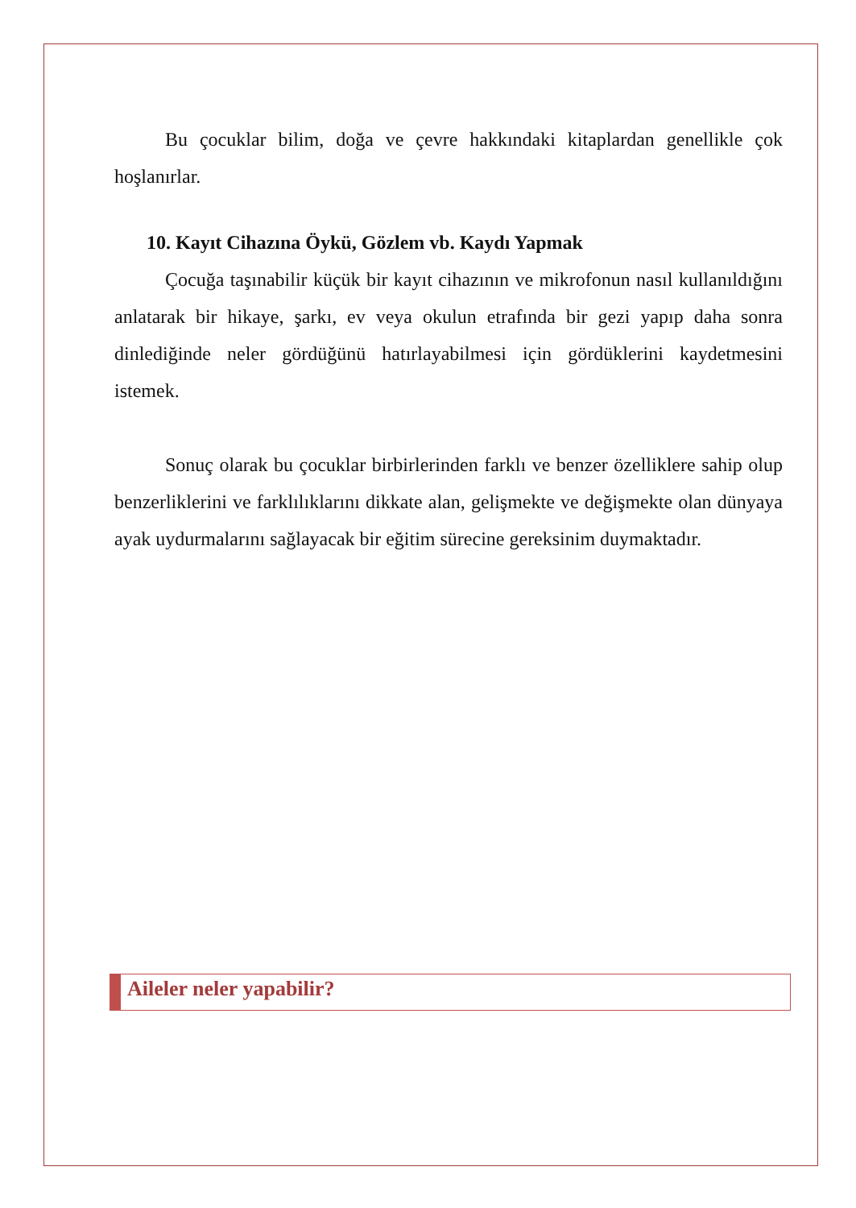Bu çocuklar bilim, doğa ve çevre hakkındaki kitaplardan genellikle çok hoşlanırlar.
10. Kayıt Cihazına Öykü, Gözlem vb. Kaydı Yapmak
Çocuğa taşınabilir küçük bir kayıt cihazının ve mikrofonun nasıl kullanıldığını anlatarak bir hikaye, şarkı, ev veya okulun etrafında bir gezi yapıp daha sonra dinlediğinde neler gördüğünü hatırlayabilmesi için gördüklerini kaydetmesini istemek.
Sonuç olarak bu çocuklar birbirlerinden farklı ve benzer özelliklere sahip olup benzerliklerini ve farklılıklarını dikkate alan, gelişmekte ve değişmekte olan dünyaya ayak uydurmalarını sağlayacak bir eğitim sürecine gereksinim duymaktadır.
Aileler neler yapabilir?